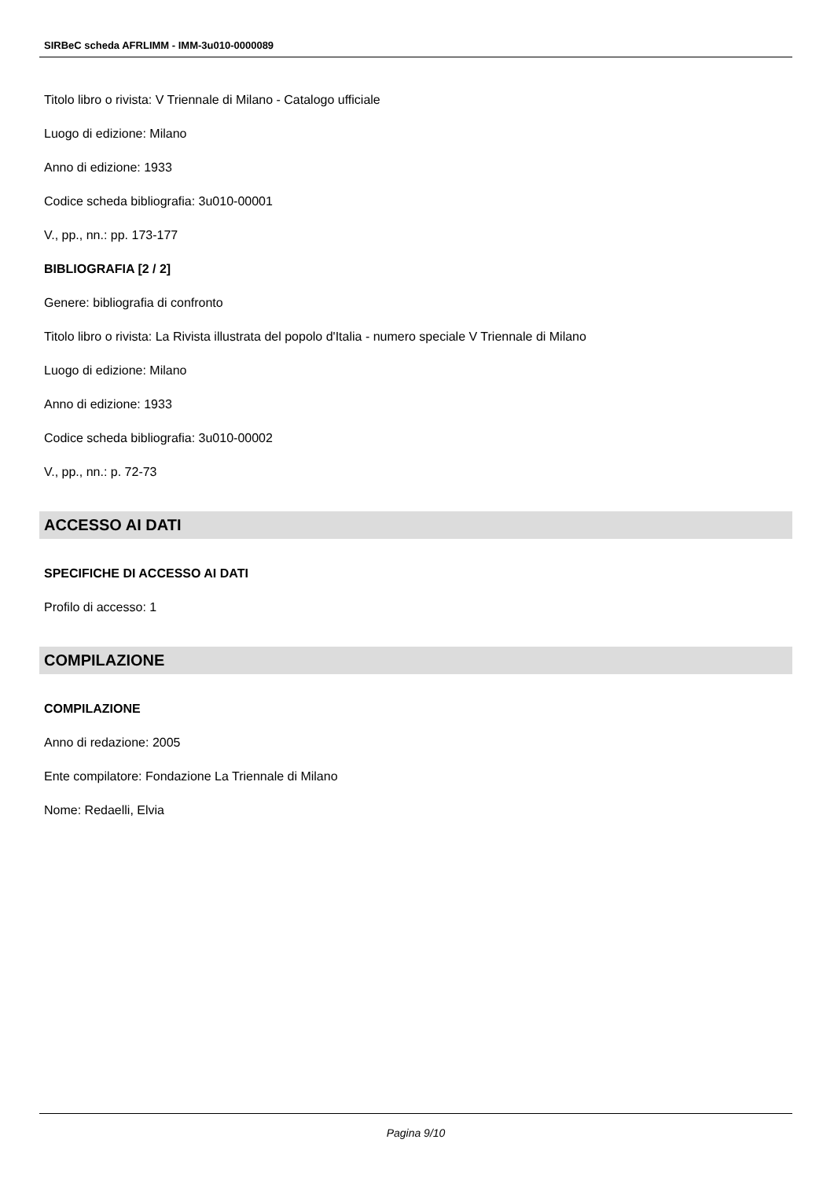SIRBeC scheda AFRLIMM - IMM-3u010-0000089
Titolo libro o rivista: V Triennale di Milano - Catalogo ufficiale
Luogo di edizione: Milano
Anno di edizione: 1933
Codice scheda bibliografia: 3u010-00001
V., pp., nn.: pp. 173-177
BIBLIOGRAFIA [2 / 2]
Genere: bibliografia di confronto
Titolo libro o rivista: La Rivista illustrata del popolo d'Italia - numero speciale V Triennale di Milano
Luogo di edizione: Milano
Anno di edizione: 1933
Codice scheda bibliografia: 3u010-00002
V., pp., nn.: p. 72-73
ACCESSO AI DATI
SPECIFICHE DI ACCESSO AI DATI
Profilo di accesso: 1
COMPILAZIONE
COMPILAZIONE
Anno di redazione: 2005
Ente compilatore: Fondazione La Triennale di Milano
Nome: Redaelli, Elvia
Pagina 9/10